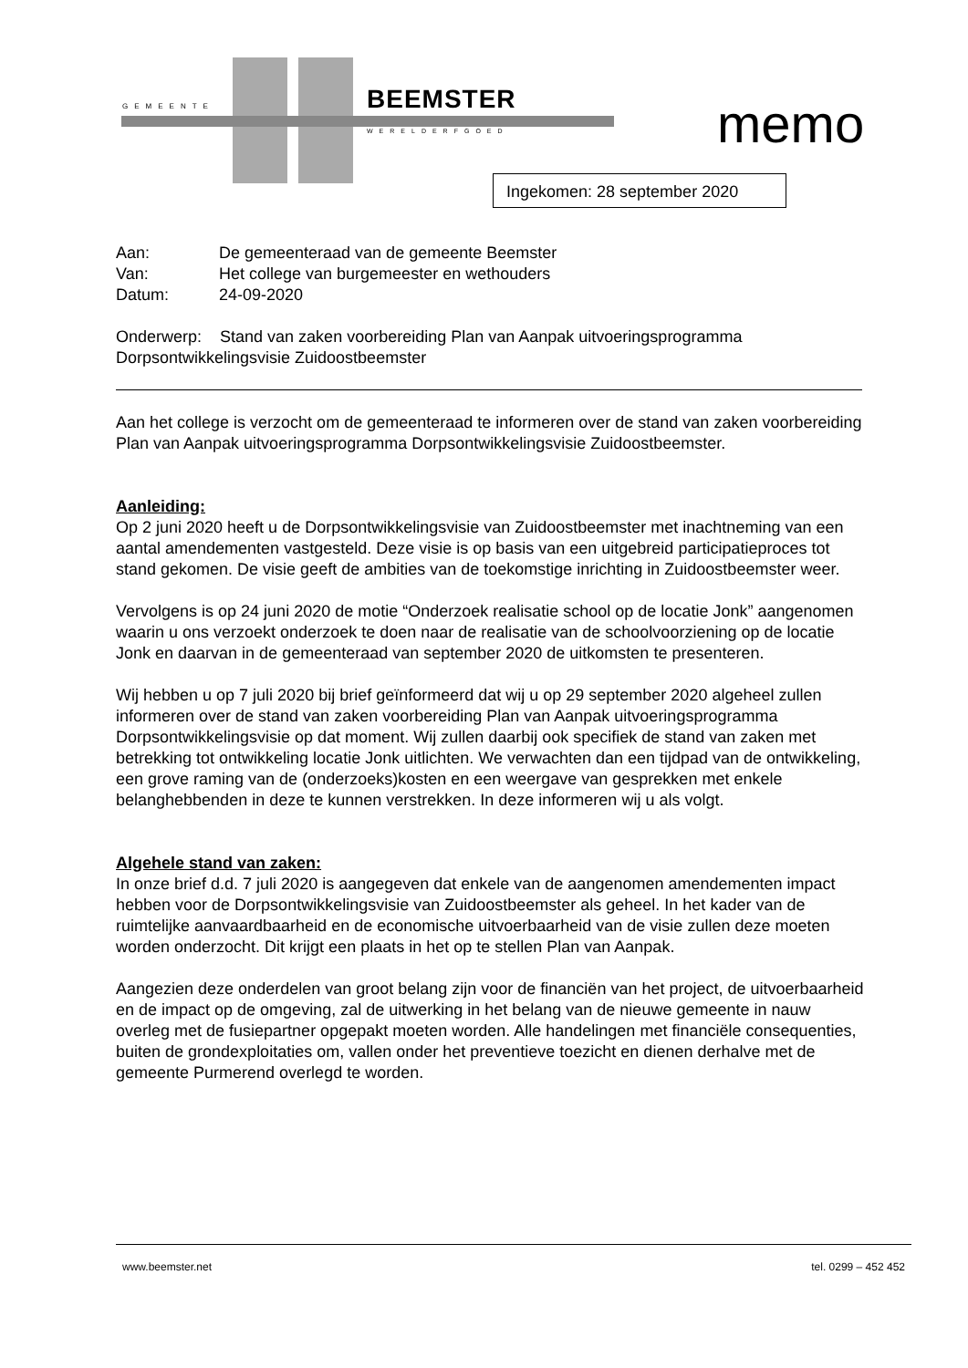GEMEENTE BEEMSTER
WERELDERFGOED memo
Ingekomen: 28 september 2020
| Aan: | De gemeenteraad van de gemeente Beemster |
| Van: | Het college van burgemeester en wethouders |
| Datum: | 24-09-2020 |
Onderwerp: Stand van zaken voorbereiding Plan van Aanpak uitvoeringsprogramma Dorpsontwikkelingsvisie Zuidoostbeemster
Aan het college is verzocht om de gemeenteraad te informeren over de stand van zaken voorbereiding Plan van Aanpak uitvoeringsprogramma Dorpsontwikkelingsvisie Zuidoostbeemster.
Aanleiding:
Op 2 juni 2020 heeft u de Dorpsontwikkelingsvisie van Zuidoostbeemster met inachtneming van een aantal amendementen vastgesteld. Deze visie is op basis van een uitgebreid participatieproces tot stand gekomen. De visie geeft de ambities van de toekomstige inrichting in Zuidoostbeemster weer.
Vervolgens is op 24 juni 2020 de motie “Onderzoek realisatie school op de locatie Jonk” aangenomen waarin u ons verzoekt onderzoek te doen naar de realisatie van de schoolvoorziening op de locatie Jonk en daarvan in de gemeenteraad van september 2020 de uitkomsten te presenteren.
Wij hebben u op 7 juli 2020 bij brief geïnformeerd dat wij u op 29 september 2020 algeheel zullen informeren over de stand van zaken voorbereiding Plan van Aanpak uitvoeringsprogramma Dorpsontwikkelingsvisie op dat moment. Wij zullen daarbij ook specifiek de stand van zaken met betrekking tot ontwikkeling locatie Jonk uitlichten. We verwachten dan een tijdpad van de ontwikkeling, een grove raming van de (onderzoeks)kosten en een weergave van gesprekken met enkele belanghebbenden in deze te kunnen verstrekken. In deze informeren wij u als volgt.
Algehele stand van zaken:
In onze brief d.d. 7 juli 2020 is aangegeven dat enkele van de aangenomen amendementen impact hebben voor de Dorpsontwikkelingsvisie van Zuidoostbeemster als geheel. In het kader van de ruimtelijke aanvaardbaarheid en de economische uitvoerbaarheid van de visie zullen deze moeten worden onderzocht. Dit krijgt een plaats in het op te stellen Plan van Aanpak.
Aangezien deze onderdelen van groot belang zijn voor de financiën van het project, de uitvoerbaarheid en de impact op de omgeving, zal de uitwerking in het belang van de nieuwe gemeente in nauw overleg met de fusiepartner opgepakt moeten worden. Alle handelingen met financiële consequenties, buiten de grondexploitaties om, vallen onder het preventieve toezicht en dienen derhalve met de gemeente Purmerend overlegd te worden.
www.beemster.net tel. 0299 – 452 452